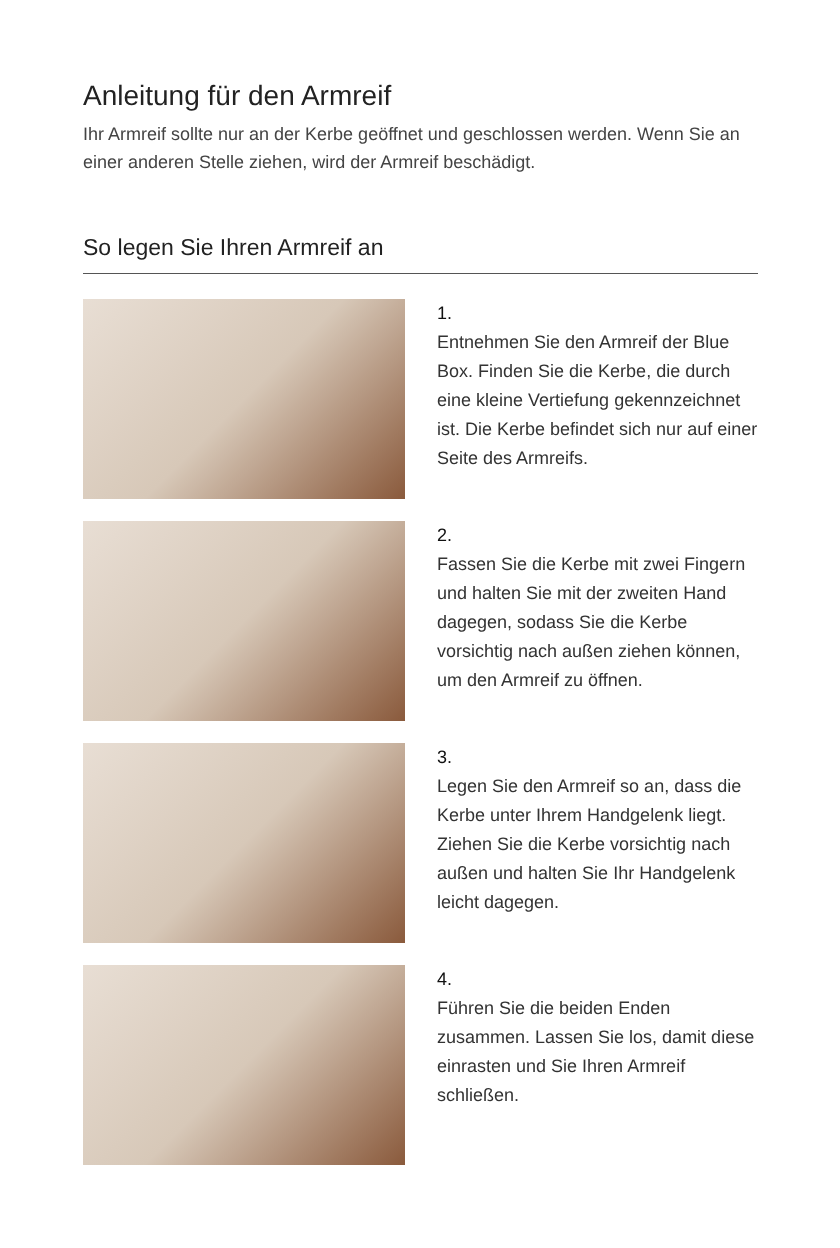Anleitung für den Armreif
Ihr Armreif sollte nur an der Kerbe geöffnet und geschlossen werden. Wenn Sie an einer anderen Stelle ziehen, wird der Armreif beschädigt.
So legen Sie Ihren Armreif an
1.
Entnehmen Sie den Armreif der Blue Box. Finden Sie die Kerbe, die durch eine kleine Vertiefung gekennzeichnet ist. Die Kerbe befindet sich nur auf einer Seite des Armreifs.
2.
Fassen Sie die Kerbe mit zwei Fingern und halten Sie mit der zweiten Hand dagegen, sodass Sie die Kerbe vorsichtig nach außen ziehen können, um den Armreif zu öffnen.
3.
Legen Sie den Armreif so an, dass die Kerbe unter Ihrem Handgelenk liegt. Ziehen Sie die Kerbe vorsichtig nach außen und halten Sie Ihr Handgelenk leicht dagegen.
4.
Führen Sie die beiden Enden zusammen. Lassen Sie los, damit diese einrasten und Sie Ihren Armreif schließen.